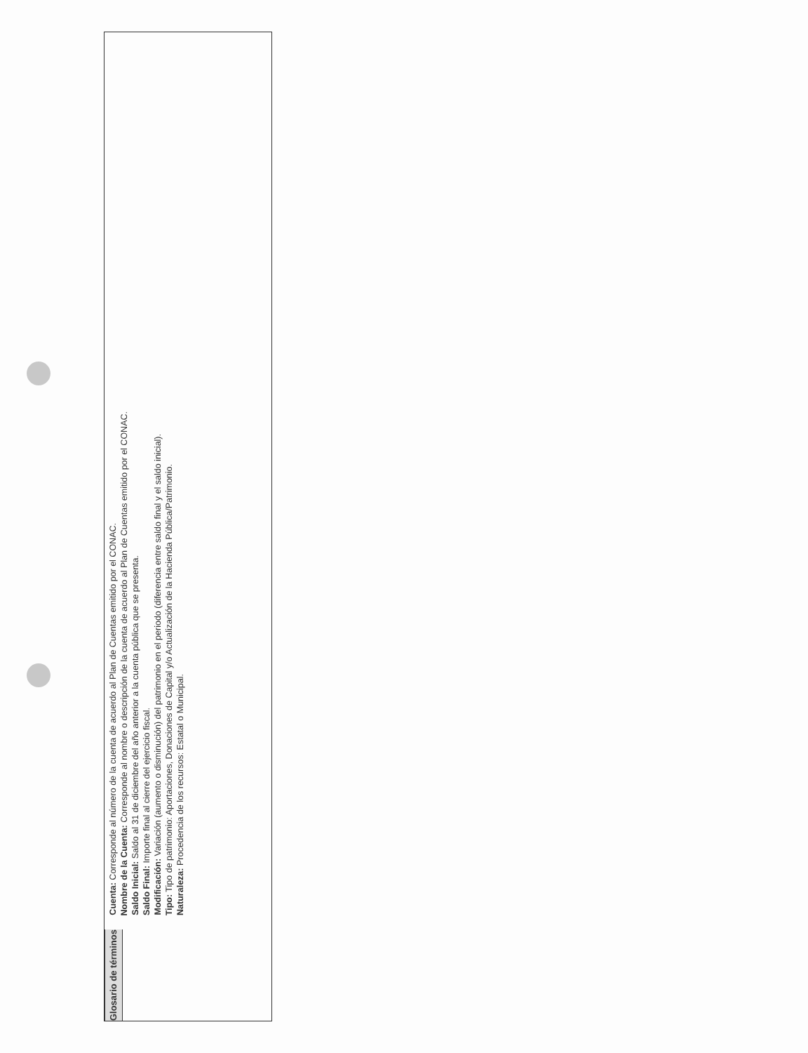Glosario de términos
Cuenta: Corresponde al número de la cuenta de acuerdo al Plan de Cuentas emitido por el CONAC.
Nombre de la Cuenta: Corresponde al nombre o descripción de la cuenta de acuerdo al Plan de Cuentas emitido por el CONAC.
Saldo Inicial: Saldo al 31 de diciembre del año anterior a la cuenta pública que se presenta.
Saldo Final: Importe final al cierre del ejercicio fiscal.
Modificación: Variación (aumento o disminución) del patrimonio en el periodo (diferencia entre saldo final y el saldo inicial).
Tipo: Tipo de patrimonio: Aportaciones, Donaciones de Capital y/o Actualización de la Hacienda Pública/Patrimonio.
Naturaleza: Procedencia de los recursos: Estatal o Municipal.